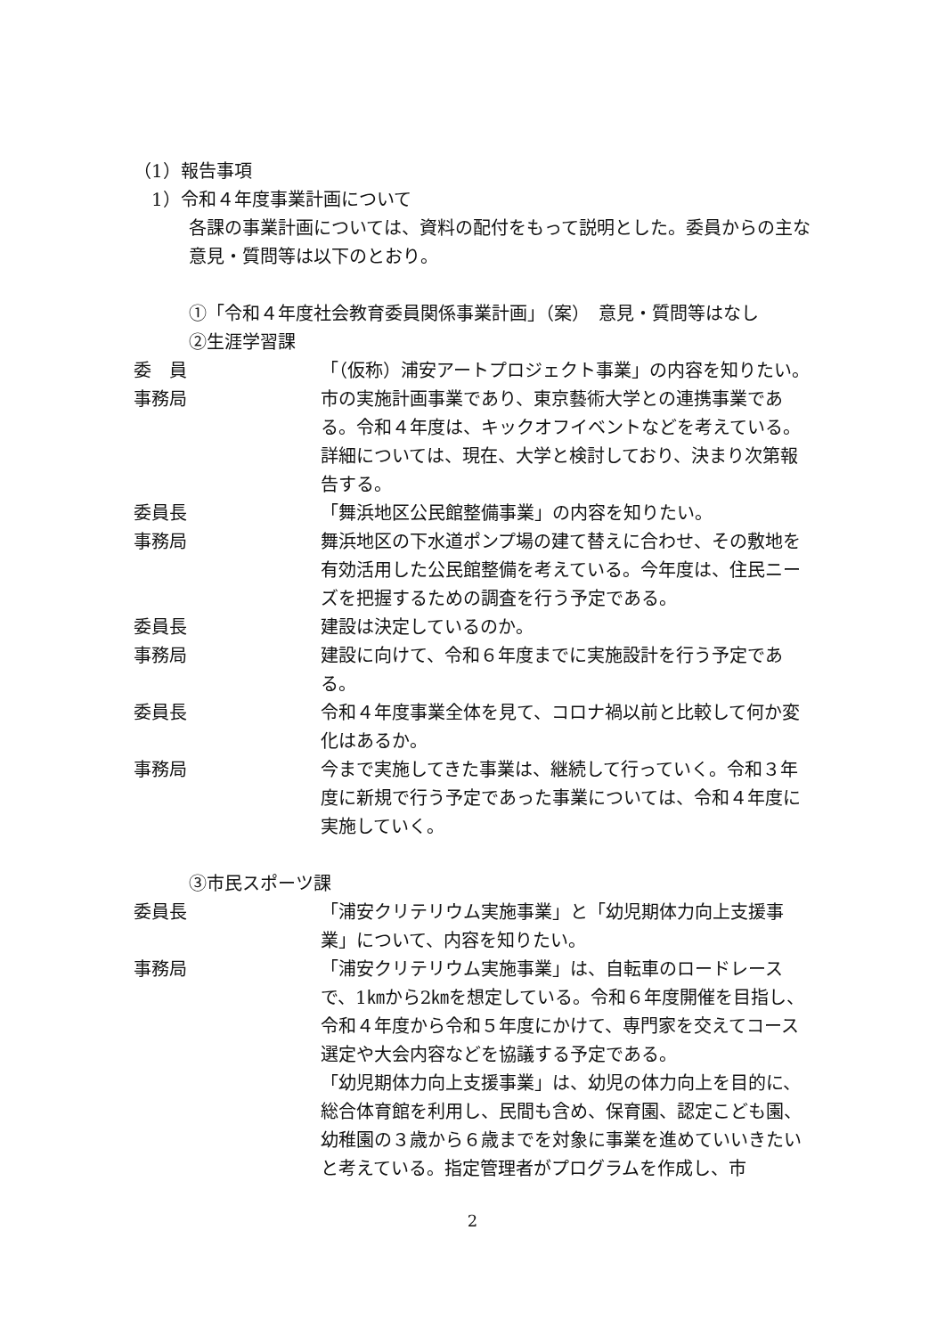（1）報告事項
1）令和４年度事業計画について
各課の事業計画については、資料の配付をもって説明とした。委員からの主な意見・質問等は以下のとおり。
①「令和４年度社会教育委員関係事業計画」（案）　意見・質問等はなし
②生涯学習課
委　員 「（仮称）浦安アートプロジェクト事業」の内容を知りたい。
事務局 市の実施計画事業であり、東京藝術大学との連携事業である。令和４年度は、キックオフイベントなどを考えている。詳細については、現在、大学と検討しており、決まり次第報告する。
委員長 「舞浜地区公民館整備事業」の内容を知りたい。
事務局 舞浜地区の下水道ポンプ場の建て替えに合わせ、その敷地を有効活用した公民館整備を考えている。今年度は、住民ニーズを把握するための調査を行う予定である。
委員長 建設は決定しているのか。
事務局 建設に向けて、令和６年度までに実施設計を行う予定である。
委員長 令和４年度事業全体を見て、コロナ禍以前と比較して何か変化はあるか。
事務局 今まで実施してきた事業は、継続して行っていく。令和３年度に新規で行う予定であった事業については、令和４年度に実施していく。
③市民スポーツ課
委員長 「浦安クリテリウム実施事業」と「幼児期体力向上支援事業」について、内容を知りたい。
事務局 「浦安クリテリウム実施事業」は、自転車のロードレースで、1㎞から2㎞を想定している。令和６年度開催を目指し、令和４年度から令和５年度にかけて、専門家を交えてコース選定や大会内容などを協議する予定である。
「幼児期体力向上支援事業」は、幼児の体力向上を目的に、総合体育館を利用し、民間も含め、保育園、認定こども園、幼稚園の３歳から６歳までを対象に事業を進めていいきたいと考えている。指定管理者がプログラムを作成し、市
2